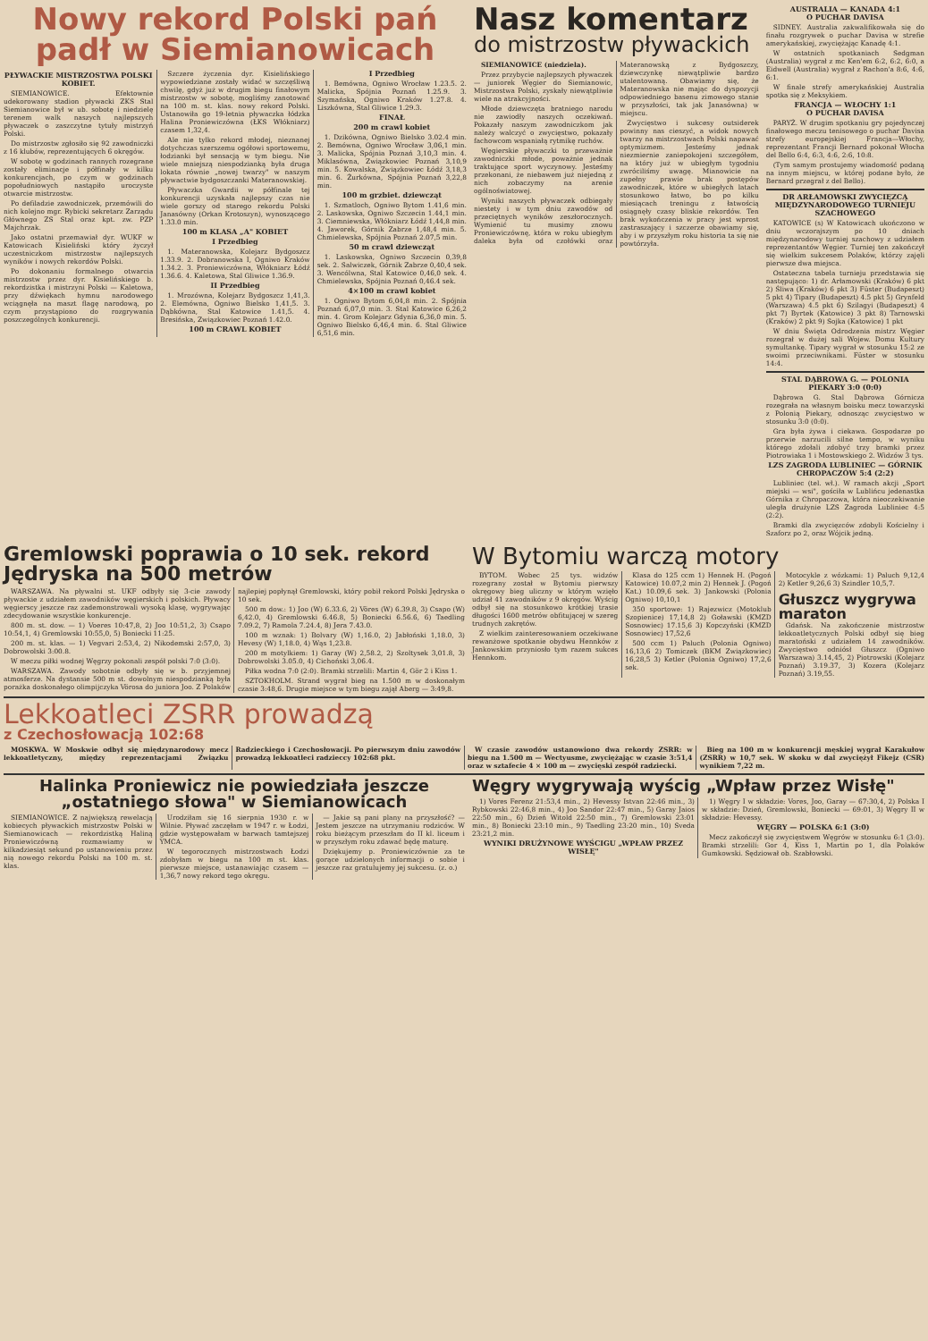Nowy rekord Polski pań padł w Siemianowicach
PŁYWACKIE MISTRZOSTWA POLSKI KOBIET.
SIEMIANOWICE. Efektownie udekorowany stadion pływacki ZKS Stal Siemianowice był w ub. sobotę i niedzielę terenem walk naszych najlepszych pływaczek o zaszczytne tytuły mistrzyń Polski.
Do mistrzostw zgłosiło się 92 zawodniczki z 16 klubów, reprezentujących 6 okręgów.
W sobotę w godzinach rannych rozegrane zostały eliminacje i półfinały w kilku konkurencjach, po czym w godzinach popołudniowych nastąpiło uroczyste otwarcie mistrzostw.
Po defiladzie zawodniczek, przemówili do nich kolejno mgr. Rybicki sekretarz Zarządu Głównego ZS Stal oraz kpt. zw. PZP Majchrzak.
Jako ostatni przemawiał dyr. WUKF w Katowicach Kisieliński który życzył uczestniczkom mistrzostw najlepszych wyników i nowych rekordów Polski.
Po dokonaniu formalnego otwarcia mistrzostw przez dyr. Kisielińskiego b. rekordzistka i mistrzyni Polski — Kaletowa, przy dźwiękach hymnu narodowego wciągnęła na maszt flagę narodową, po czym przystąpiono do rozgrywania poszczególnych konkurencji.
Szczere życzenia dyr. Kisielińskiego wypowiedziane zostały widać w szczęśliwą chwilę, gdyż już w drugim biegu finałowym mistrzostw w sobotę, mogliśmy zanotować na 100 m. st. klas. nowy rekord Polski. Ustanowiła go 19-letnia pływaczka łódzka Halina Proniewiczówna (ŁKS Włókniarz) czasem 1,32,4.
Ale nie tylko rekord młodej, nieznanej dotychczas szerszemu ogółowi sportowemu, łodzianki był sensacją w tym biegu. Nie wiele mniejszą niespodzianką była druga lokata równie „nowej twarzy" w naszym pływactwie bydgoszczanki Materanowskiej.
Pływaczka Gwardii w półfinale tej konkurencji uzyskała najlepszy czas nie wiele gorszy od starego rekordu Polski Janasówny (Orkan Krotoszyn), wynoszącego 1.33.0 min.
100 m KLASA „A" KOBIET
I Przedbieg
1. Materanowska, Kolejarz Bydgoszcz 1.33.9. 2. Dobranowska I, Ogniwo Kraków 1.34.2. 3. Proniewiczówna, Włókniarz Łódź 1.36.6. 4. Kaletowa, Stal Gliwice 1.36.9.
II Przedbieg
1. Mrozówna, Kolejarz Bydgoszcz 1,41,3. 2. Elemówna, Ogniwo Bielsko 1,41,5. 3. Dąbkówna, Stal Katowice 1.41,5. 4. Bresińska, Związkowiec Poznań 1.42.0.
100 m CRAWL KOBIET
I Przedbieg
1. Bemówna, Ogniwo Wrocław 1.23.5. 2. Malicka, Spójnia Poznań 1.25.9. 3. Szymańska, Ogniwo Kraków 1.27.8. 4. Liszkówna, Stal Gliwice 1.29.3.
FINAŁ
200 m crawl kobiet
1. Dzikówna, Ogniwo Bielsko 3.02.4 min. 2. Bemówna, Ogniwo Wrocław 3,06,1 min. 3. Malicka, Spójnia Poznań 3,10,3 min. 4. Miklasówna, Związkowiec Poznań 3,10,9 min. 5. Kowalska, Związkowiec Łódź 3,18,3 min. 6. Żurkówna, Spójnia Poznań 3,22,8 min.
100 m grzbiet. dziewcząt
1. Szmatloch, Ogniwo Bytom 1.41,6 min. 2. Laskowska, Ogniwo Szczecin 1.44,1 min. 3. Ciemniewska, Włókniarz Łódź 1,44,8 min. 4. Jaworek, Górnik Zabrze 1,48,4 min. 5. Chmielewska, Spójnia Poznań 2.07,5 min.
50 m crawl dziewcząt
1. Laskowska, Ogniwo Szczecin 0,39,8 sek. 2. Salwiczek, Górnik Zabrze 0,40,4 sek. 3. Wencólwna, Stal Katowice 0,46,0 sek. 4. Chmielewska, Spójnia Poznań 0,46.4 sek.
4×100 m crawl kobiet
1. Ogniwo Bytom 6,04,8 min. 2. Spójnia Poznań 6,07,0 min. 3. Stal Katowice 6,26,2 min. 4. Grom Kolejarz Gdynia 6,36,0 min. 5. Ogniwo Bielsko 6,46,4 min. 6. Stal Gliwice 6,51,6 min.
Nasz komentarz
do mistrzostw pływackich
SIEMIANOWICE (niedziela).
Przez przybycie najlepszych pływaczek — juniorek Węgier do Siemianowic, Mistrzostwa Polski, zyskały niewątpliwie wiele na atrakcyjności.
Młode dziewczęta bratniego narodu nie zawiodły naszych oczekiwań. Pokazały naszym zawodniczkom jak należy walczyć o zwycięstwo, pokazały fachowcom wspaniałą rytmikę ruchów.
Węgierskie pływaczki to przeważnie zawodniczki młode, poważnie jednak traktujące sport wyczynowy. Jesteśmy przekonani, że niebawem już niejedną z nich zobaczymy na arenie ogólnoświatowej.
Wyniki naszych pływaczek odbiegały niestety i w tym dniu zawodów od przeciętnych wyników zeszłorocznych. Wymienić tu musimy znowu Proniewiczównę, która w roku ubiegłym daleka była od czołówki oraz Materanowską z Bydgoszczy, dziewczynkę niewątpliwie bardzo utalentowaną. Obawiamy się, że Materanowska nie mając do dyspozycji odpowiedniego basenu zimowego stanie w przyszłości, tak jak Janasówna) w miejscu.
Zwycięstwo i sukcesy outsiderek powinny nas cieszyć, a widok nowych twarzy na mistrzostwach Polski napawać optymizmem. Jesteśmy jednak niezmiernie zaniepokojeni szczegółem, na który już w ubiegłym tygodniu zwróciliśmy uwagę. Mianowicie na zupełny prawie brak postępów zawodniczek, które w ubiegłych latach stosunkowo łatwo, bo po kilku miesiącach treningu z łatwością osiągnęły czasy bliskie rekordów. Ten brak wykończenia w pracy jest wprost zastraszający i szczerze obawiamy się, aby i w przyszłym roku historia ta się nie powtórzyła.
AUSTRALIA — KANADA 4:1
O PUCHAR DAVISA
SIDNEY. Australia zakwalifikowała się do finału rozgrywek o puchar Davisa w strefie amerykańskiej, zwyciężając Kanadę 4:1.
W ostatnich spotkaniach Sedgman (Australia) wygrał z mc Ken'em 6:2, 6:2, 6:0, a Eidwell (Australia) wygrał z Rachon'a 8:6, 4:6, 6:1.
W finale strefy amerykańskiej Australia spotka się z Meksykiem.
FRANCJA — WŁOCHY 1:1
O PUCHAR DAVISA
PARYŻ. W drugim spotkaniu gry pojedynczej finałowego meczu tenisowego o puchar Davisa strefy europejskiej Francja—Włochy, reprezentant Francji Bernard pokonał Włocha del Bello 6:4, 6:3, 4:6, 2:6, 10:8.
(Tym samym prostujemy wiadomość podaną na innym miejscu, w której podane było, że Bernard przegrał z del Bello).
DR ARŁAMOWSKI ZWYCIĘZCĄ MIĘDZYNARODOWEGO TURNIEJU SZACHOWEGO
KATOWICE (s) W Katowicach ukończono w dniu wczorajszym po 10 dniach międzynarodowy turniej szachowy z udziałem reprezentantów Węgier. Turniej ten zakończył się wielkim sukcesem Polaków, którzy zajęli pierwsze dwa miejsca.
Ostateczna tabela turnieju przedstawia się następująco: 1) dr. Arłamowski (Kraków) 6 pkt 2) Śliwa (Kraków) 6 pkt 3) Füster (Budapeszt) 5 pkt 4) Tipary (Budapeszt) 4.5 pkt 5) Grynfeld (Warszawa) 4.5 pkt 6) Szilagyi (Budapeszt) 4 pkt 7) Byrtek (Katowice) 3 pkt 8) Tarnowski (Kraków) 2 pkt 9) Sojka (Katowice) 1 pkt
W dniu Święta Odrodzenia mistrz Węgier rozegrał w dużej sali Wojew. Domu Kultury symultankę. Tipary wygrał w stosunku 15:2 ze swoimi przeciwnikami. Füster w stosunku 14:4.
STAL DĄBROWA G. — POLONIA PIEKARY 3:0 (0:0)
Dąbrowa G. Stal Dąbrowa Górnicza rozegrała na własnym boisku mecz towarzyski z Polonią Piekary, odnosząc zwycięstwo w stosunku 3:0 (0:0).
Gra była żywa i ciekawa. Gospodarze po przerwie narzucili silne tempo, w wyniku którego zdołali zdobyć trzy bramki przez Piotrowiaka 1 i Mostowskiego 2. Widzów 3 tys.
LZS ZAGRODA LUBLINIEC — GÓRNIK CHROPACZÓW 5:4 (2:2)
Lubliniec (tel. wł.). W ramach akcji „Sport miejski — wsi", gościła w Lublińcu jedenastka Górnika z Chropaczowa, która nieoczekiwanie uległa drużynie LZS Zagroda Lubliniec 4:5 (2:2).
Bramki dla zwycięzców zdobyli Kościelny i Szaforz po 2, oraz Wójcik jedną.
Gremlowski poprawia o 10 sek. rekord Jędryska na 500 metrów
WARSZAWA. Na pływalni st. UKF odbyły się 3-cie zawody pływackie z udziałem zawodników węgierskich i polskich. Pływacy węgierscy jeszcze raz zademonstrowali wysoką klasę, wygrywając zdecydowanie wszystkie konkurencje.
800 m. st. dow. — 1) Voeres 10:47,8, 2) Joo 10:51,2, 3) Csapo 10:54,1, 4) Gremlowski 10:55,0, 5) Boniecki 11:25.
200 m. st. klas. — 1) Vegvari 2:53,4, 2) Nikodemski 2:57,0, 3) Dobrowolski 3:00.8.
W meczu piłki wodnej Węgrzy pokonali zespół polski 7:0 (3:0).
WARSZAWA. Zawody sobotnie odbyły się w b. przyjemnej atmosferze. Na dystansie 500 m st. dowolnym niespodzianką była porażka doskonałego olimpijczyka Vörosa do juniora Joo. Z Polaków najlepiej popłynął Gremlowski, który pobił rekord Polski Jędryska o 10 sek.
500 m dow.: 1) Joo (W) 6.33.6, 2) Vöres (W) 6.39.8, 3) Csapo (W) 6,42.0, 4) Gremlowski 6.46.8, 5) Boniecki 6.56.6, 6) Taedling 7.09.2, 7) Ramola 7.24.4, 8) Jera 7.43.0.
100 m wznak: 1) Bolvary (W) 1,16.0, 2) Jabłoński 1,18.0, 3) Hevesy (W) 1,18.0, 4) Wąs 1,23.8.
200 m motylkiem: 1) Garay (W) 2,58.2, 2) Szoltysek 3,01.8, 3) Dobrowolski 3.05.0, 4) Cichoński 3,06.4.
Piłka wodna 7:0 (2:0). Bramki strzelili: Martin 4, Gör 2 i Kiss 1.
SZTOKHOLM. Strand wygrał bieg na 1.500 m w doskonałym czasie 3:48,6. Drugie miejsce w tym biegu zajął Aberg — 3:49,8.
W Bytomiu warczą motory
BYTOM. Wobec 25 tys. widzów rozegrany został w Bytomiu pierwszy okręgowy bieg uliczny w którym wzięło udział 41 zawodników z 9 okręgów. Wyścig odbył się na stosunkowo krótkiej trasie długości 1600 metrów obfitującej w szereg trudnych zakrętów.
Z wielkim zainteresowaniem oczekiwane rewanżowe spotkanie obydwu Hennków z Jankowskim przyniosło tym razem sukces Hennkom.
Klasa do 125 ccm 1) Hennek H. (Pogoń Katowice) 10.07,2 min 2) Hennek J. (Pogoń Kat.) 10.09,6 sek. 3) Jankowski (Polonia Ogniwo) 10,10,1
350 sportowe: 1) Rajezwicz (Motoklub Szopienice) 17,14,8 2) Goławski (KMZD Sosnowiec) 17.15,6 3) Kopczyński (KMZD Sosnowiec) 17,52,6
500 ccm 1) Paluch (Polonia Ogniwo) 16,13,6 2) Tomiczek (BKM Związkowiec) 16,28,5 3) Ketler (Polonia Ogniwo) 17,2,6 sek.
Motocykle z wózkami: 1) Paluch 9,12,4 2) Ketler 9,26,6 3) Szindler 10,5,7.
Głuszcz wygrywa maraton
Gdańsk. Na zakończenie mistrzostw lekkoatletycznych Polski odbył się bieg maratoński z udziałem 14 zawodników. Zwycięstwo odniósł Głuszcz (Ogniwo Warszawa) 3.14,45, 2) Piotrowski (Kolejarz Poznań) 3.19.37, 3) Kozera (Kolejarz Poznań) 3.19,55.
Lekkoatleci ZSRR prowadzą
z Czechosłowacją 102:68
MOSKWA. W Moskwie odbył się międzynarodowy mecz lekkoatletyczny, między reprezentacjami Związku Radzieckiego i Czechosłowacji. Po pierwszym dniu zawodów prowadzą lekkoatleci radzieccy 102:68 pkt.
W czasie zawodów ustanowiono dwa rekordy ZSRR: w biegu na 1.500 m — Wectyusme, zwyciężając w czasie 3:51,4 oraz w sztafecie 4 × 100 m — zwycięski zespół radziecki.
Bieg na 100 m w konkurencji męskiej wygrał Karakułow (ZSRR) w 10,7 sek. W skoku w dal zwyciężył Fikejz (CSR) wynikiem 7,22 m.
Halinka Proniewicz nie powiedziała jeszcze „ostatniego słowa" w Siemianowicach
SIEMIANOWICE. Z największą rewelacją kobiecych pływackich mistrzostw Polski w Siemianowicach — rekordzistką Haliną Proniewiczówną rozmawiamy w kilkadziesiąt sekund po ustanowieniu przez nią nowego rekordu Polski na 100 m. st. klas.
Urodziłam się 16 sierpnia 1930 r. w Wilnie. Pływać zaczęłam w 1947 r. w Łodzi, gdzie występowałam w barwach tamtejszej YMCA.
W tegorocznych mistrzostwach Łodzi zdobyłam w biegu na 100 m st. klas. pierwsze miejsce, ustanawiając czasem — 1,36,7 nowy rekord tego okręgu.
— Jakie są pani plany na przyszłość? — Jestem jeszcze na utrzymaniu rodziców. W roku bieżącym przeszłam do II kl. liceum i w przyszłym roku zdawać będę maturę.
Dziękujemy p. Proniewiczównie za te gorące udzielonych informacji o sobie i jeszcze raz gratulujemy jej sukcesu. (z. o.)
Węgry wygrywają wyścig „Wpław przez Wisłę"
1) Vores Ferenz 21:53,4 min., 2) Hevessy Istvan 22:46 min., 3) Rybkowski 22:46,8 min., 4) Joo Sandor 22:47 min., 5) Garay Jaios 22:50 min., 6) Dzień Witold 22:50 min., 7) Gremlowski 23:01 min., 8) Boniecki 23:10 min., 9) Taedling 23:20 min., 10) Sveda 23:21,2 min.
WYNIKI DRUŻYNOWE WYŚCIGU „WPŁAW PRZEZ WISŁĘ"
1) Węgry I w składzie: Vores, Joo, Garay — 67:30,4, 2) Polska I w składzie: Dzień, Gremlowski, Boniecki — 69:01, 3) Węgry II w składzie: Hevessy.
WĘGRY — POLSKA 6:1 (3:0)
Mecz zakończył się zwycięstwem Węgrów w stosunku 6:1 (3:0). Bramki strzelili: Gor 4, Kiss 1, Martin po 1, dla Polaków Gumkowski. Sędziował ob. Szabłowski.